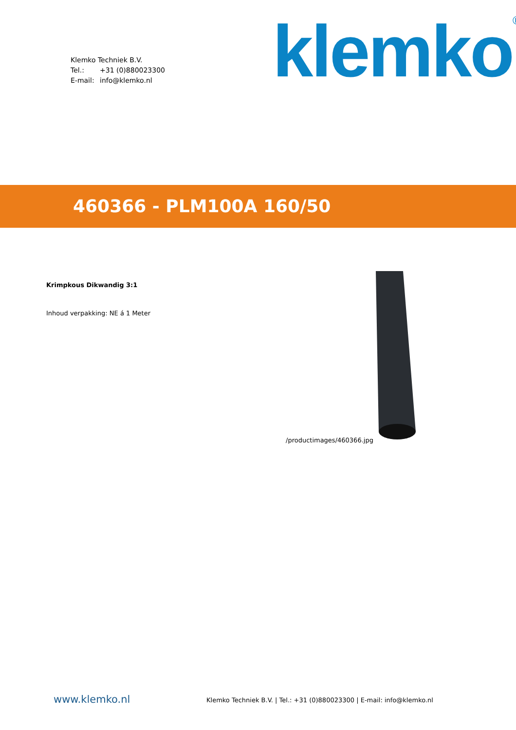Klemko Techniek B.V.
Tel.: +31 (0)880023300
E-mail: info@klemko.nl
klemko<sup>®</sup>
460366 - PLM100A 160/50
Krimpkous Dikwandig 3:1
Inhoud verpakking: NE á 1 Meter
/productimages/460366.jpg
www.klemko.nl
Klemko Techniek B.V. | Tel.: +31 (0)880023300 | E-mail: info@klemko.nl